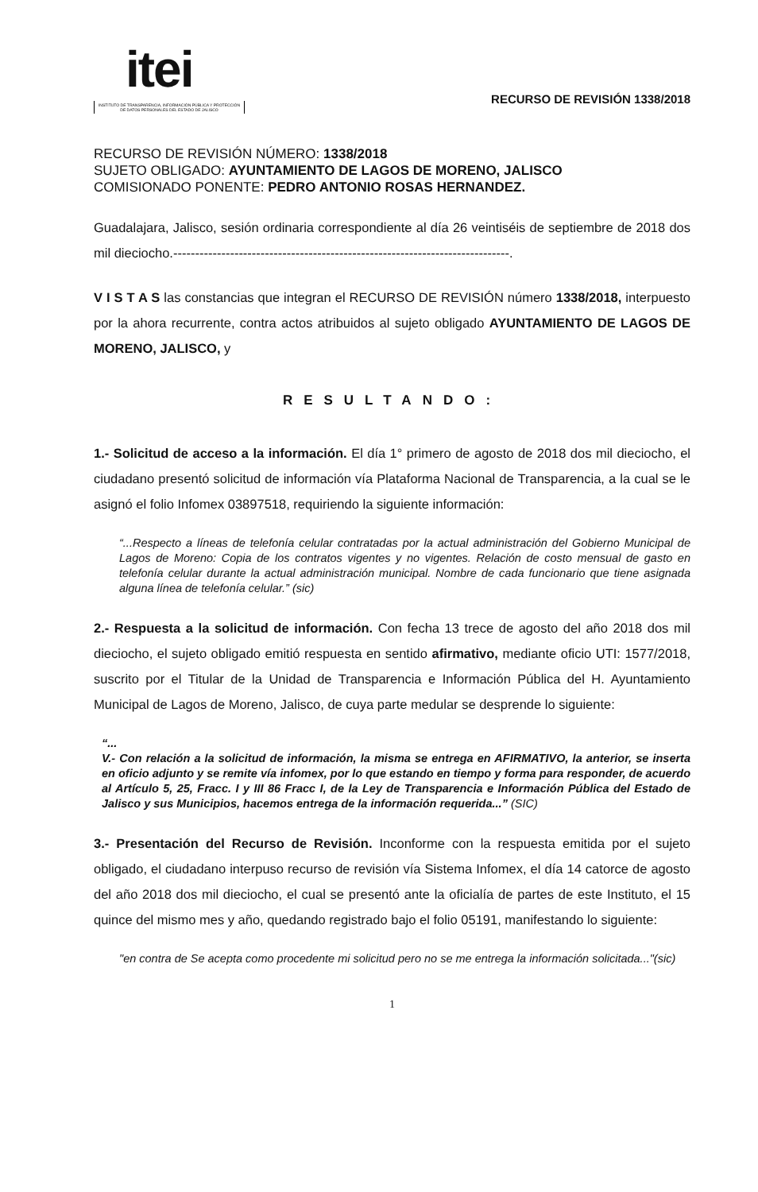itei
INSTITUTO DE TRANSPARENCIA, INFORMACIÓN PÚBLICA Y PROTECCIÓN DE DATOS PERSONALES DEL ESTADO DE JALISCO
RECURSO DE REVISIÓN 1338/2018
RECURSO DE REVISIÓN NÚMERO: 1338/2018
SUJETO OBLIGADO: AYUNTAMIENTO DE LAGOS DE MORENO, JALISCO
COMISIONADO PONENTE: PEDRO ANTONIO ROSAS HERNANDEZ.
Guadalajara, Jalisco, sesión ordinaria correspondiente al día 26 veintiséis de septiembre de 2018 dos mil dieciocho.-----------------------------------------------------------------------------.
V I S T A S las constancias que integran el RECURSO DE REVISIÓN número 1338/2018, interpuesto por la ahora recurrente, contra actos atribuidos al sujeto obligado AYUNTAMIENTO DE LAGOS DE MORENO, JALISCO, y
RESULTANDO:
1.- Solicitud de acceso a la información. El día 1° primero de agosto de 2018 dos mil dieciocho, el ciudadano presentó solicitud de información vía Plataforma Nacional de Transparencia, a la cual se le asignó el folio Infomex 03897518, requiriendo la siguiente información:
“...Respecto a líneas de telefonía celular contratadas por la actual administración del Gobierno Municipal de Lagos de Moreno: Copia de los contratos vigentes y no vigentes. Relación de costo mensual de gasto en telefonía celular durante la actual administración municipal. Nombre de cada funcionario que tiene asignada alguna línea de telefonía celular.” (sic)
2.- Respuesta a la solicitud de información. Con fecha 13 trece de agosto del año 2018 dos mil dieciocho, el sujeto obligado emitió respuesta en sentido afirmativo, mediante oficio UTI: 1577/2018, suscrito por el Titular de la Unidad de Transparencia e Información Pública del H. Ayuntamiento Municipal de Lagos de Moreno, Jalisco, de cuya parte medular se desprende lo siguiente:
“...
V.- Con relación a la solicitud de información, la misma se entrega en AFIRMATIVO, la anterior, se inserta en oficio adjunto y se remite vía infomex, por lo que estando en tiempo y forma para responder, de acuerdo al Artículo 5, 25, Fracc. I y III 86 Fracc I, de la Ley de Transparencia e Información Pública del Estado de Jalisco y sus Municipios, hacemos entrega de la información requerida...” (SIC)
3.- Presentación del Recurso de Revisión. Inconforme con la respuesta emitida por el sujeto obligado, el ciudadano interpuso recurso de revisión vía Sistema Infomex, el día 14 catorce de agosto del año 2018 dos mil dieciocho, el cual se presentó ante la oficialía de partes de este Instituto, el 15 quince del mismo mes y año, quedando registrado bajo el folio 05191, manifestando lo siguiente:
"en contra de Se acepta como procedente mi solicitud pero no se me entrega la información solicitada..."(sic)
1